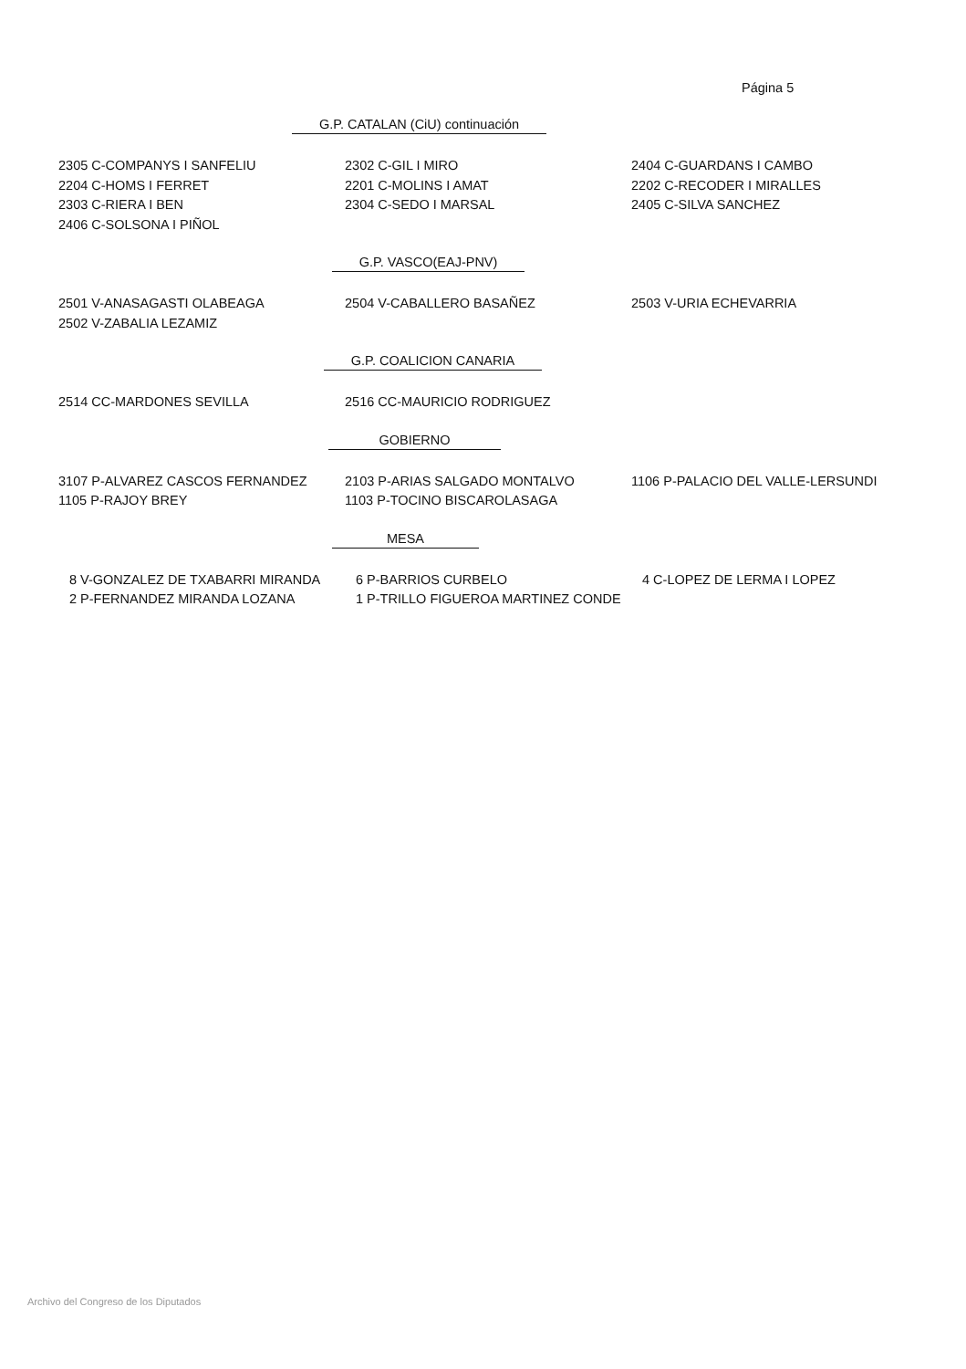Página 5
G.P. CATALAN (CiU) continuación
| 2305 C-COMPANYS I SANFELIU | 2302 C-GIL I MIRO | 2404 C-GUARDANS I CAMBO |
| 2204 C-HOMS I FERRET | 2201 C-MOLINS I AMAT | 2202 C-RECODER I MIRALLES |
| 2303 C-RIERA I BEN | 2304 C-SEDO I MARSAL | 2405 C-SILVA SANCHEZ |
| 2406 C-SOLSONA I PIÑOL | | |
G.P. VASCO(EAJ-PNV)
| 2501 V-ANASAGASTI OLABEAGA | 2504 V-CABALLERO BASAÑEZ | 2503 V-URIA ECHEVARRIA |
| 2502 V-ZABALIA LEZAMIZ | | |
G.P. COALICION CANARIA
| 2514 CC-MARDONES SEVILLA | 2516 CC-MAURICIO RODRIGUEZ | |
GOBIERNO
| 3107 P-ALVAREZ CASCOS FERNANDEZ | 2103 P-ARIAS SALGADO MONTALVO | 1106 P-PALACIO DEL VALLE-LERSUNDI |
| 1105 P-RAJOY BREY | 1103 P-TOCINO BISCAROLASAGA | |
MESA
| 8 V-GONZALEZ DE TXABARRI MIRANDA | 6 P-BARRIOS CURBELO | 4 C-LOPEZ DE LERMA I LOPEZ |
| 2 P-FERNANDEZ MIRANDA LOZANA | 1 P-TRILLO FIGUEROA MARTINEZ CONDE | |
Archivo del Congreso de los Diputados